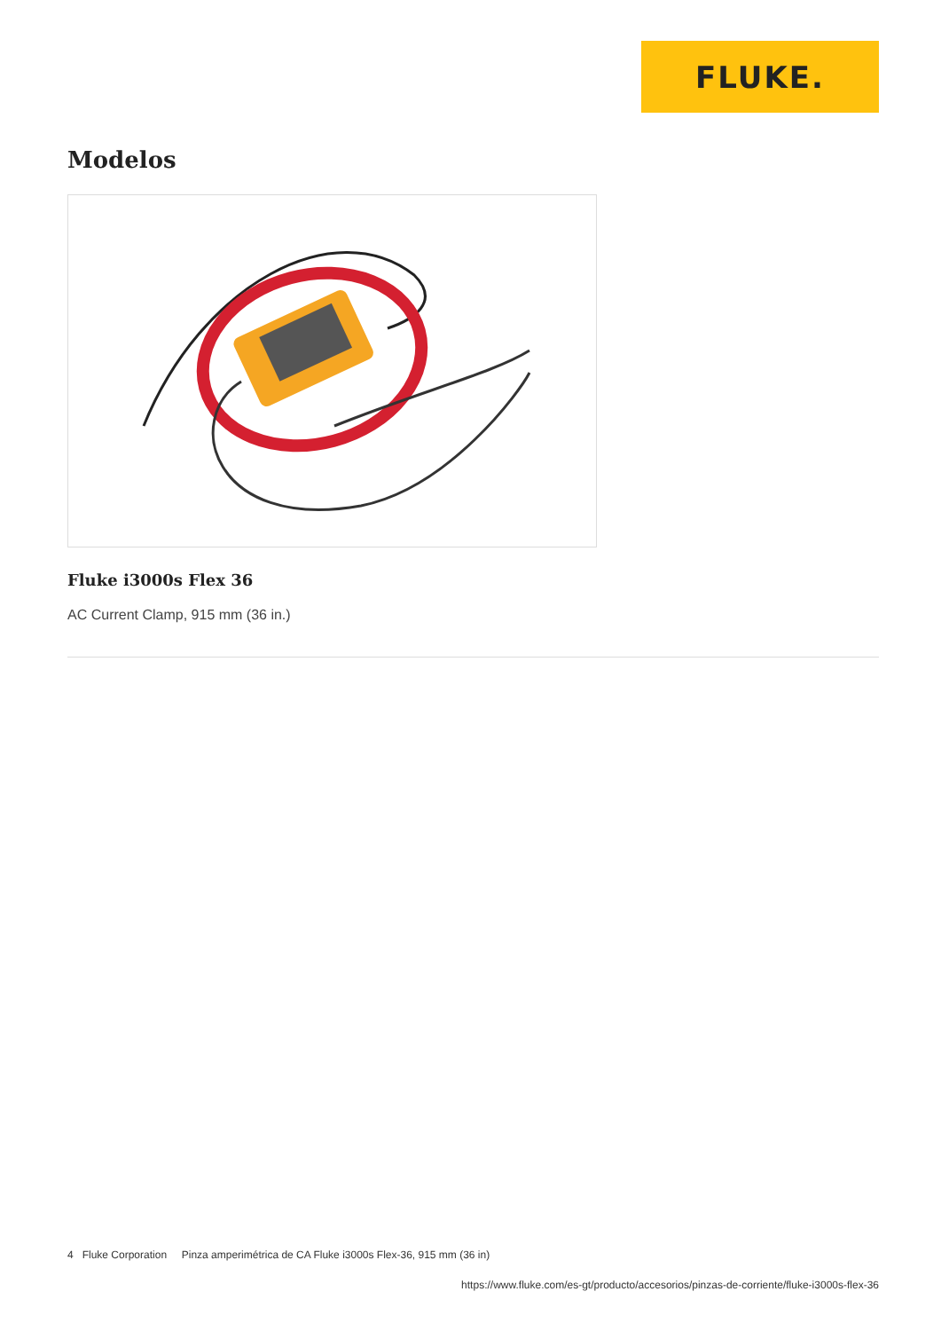FLUKE.
Modelos
Fluke i3000s Flex 36
AC Current Clamp, 915 mm (36 in.)
4 Fluke Corporation Pinza amperimétrica de CA Fluke i3000s Flex-36, 915 mm (36 in)
https://www.fluke.com/es-gt/producto/accesorios/pinzas-de-corriente/fluke-i3000s-flex-36